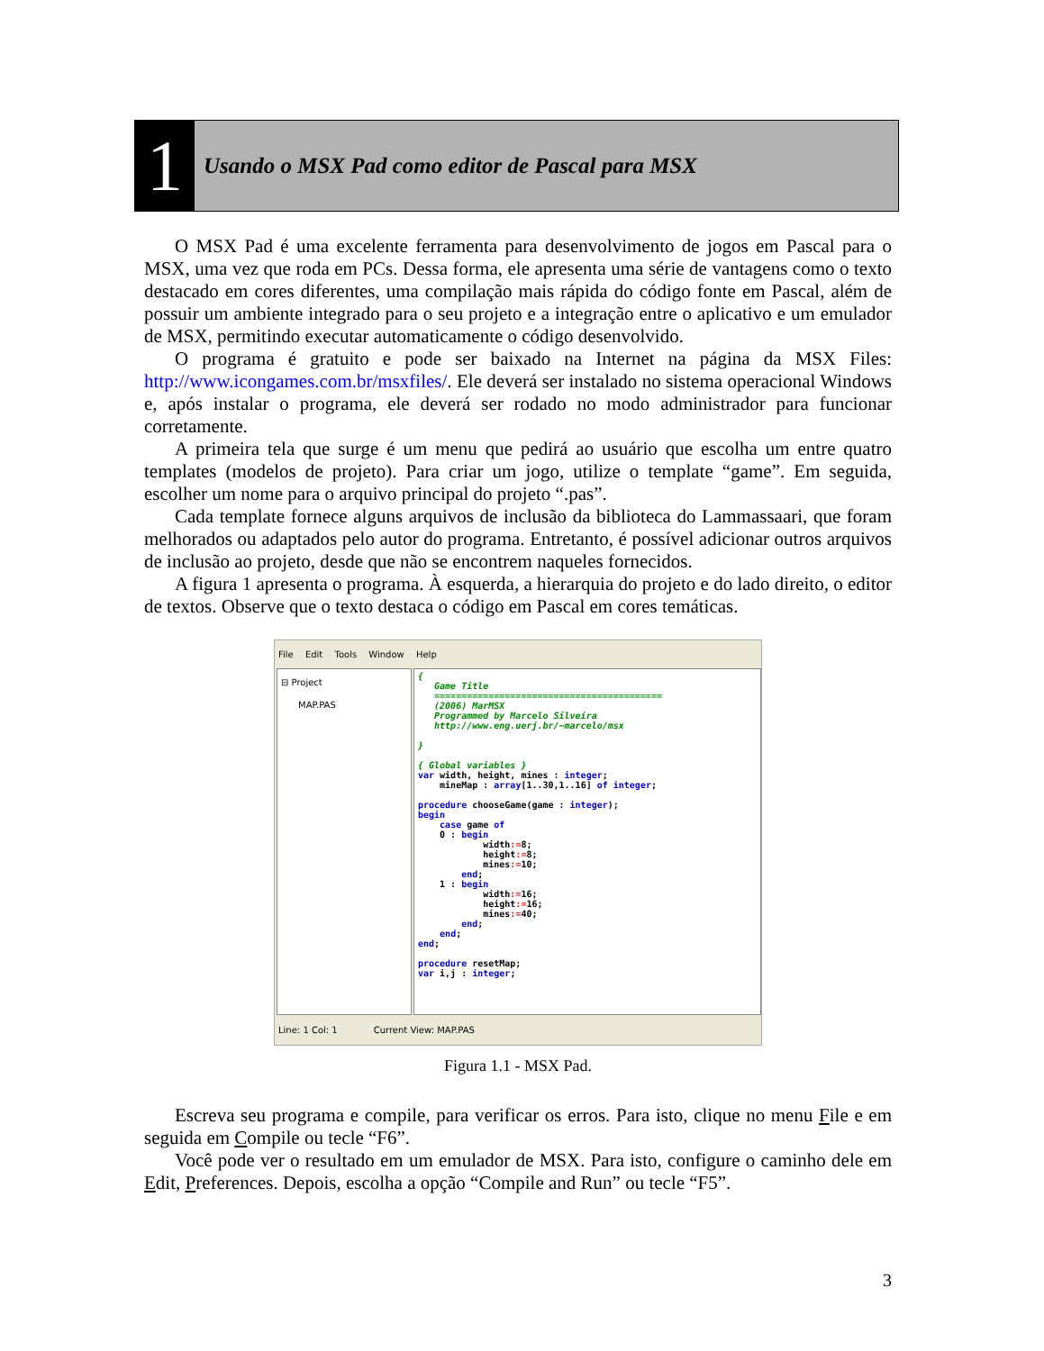1
Usando o MSX Pad como editor de Pascal para MSX
O MSX Pad é uma excelente ferramenta para desenvolvimento de jogos em Pascal para o MSX, uma vez que roda em PCs. Dessa forma, ele apresenta uma série de vantagens como o texto destacado em cores diferentes, uma compilação mais rápida do código fonte em Pascal, além de possuir um ambiente integrado para o seu projeto e a integração entre o aplicativo e um emulador de MSX, permitindo executar automaticamente o código desenvolvido.
O programa é gratuito e pode ser baixado na Internet na página da MSX Files: http://www.icongames.com.br/msxfiles/. Ele deverá ser instalado no sistema operacional Windows e, após instalar o programa, ele deverá ser rodado no modo administrador para funcionar corretamente.
A primeira tela que surge é um menu que pedirá ao usuário que escolha um entre quatro templates (modelos de projeto). Para criar um jogo, utilize o template “game”. Em seguida, escolher um nome para o arquivo principal do projeto “.pas”.
Cada template fornece alguns arquivos de inclusão da biblioteca do Lammassaari, que foram melhorados ou adaptados pelo autor do programa. Entretanto, é possível adicionar outros arquivos de inclusão ao projeto, desde que não se encontrem naqueles fornecidos.
A figura 1 apresenta o programa. À esquerda, a hierarquia do projeto e do lado direito, o editor de textos. Observe que o texto destaca o código em Pascal em cores temáticas.
File Edit Tools Window Help
⊟ Project
MAP.PAS
{ Game Title ========================================== (2006) MarMSX Programmed by Marcelo Silveira http://www.eng.uerj.br/~marcelo/msx } { Global variables } var width, height, mines : integer; mineMap : array[1..30,1..16] of integer; procedure chooseGame(game : integer); begin case game of 0 : begin width:=8; height:=8; mines:=10; end; 1 : begin width:=16; height:=16; mines:=40; end; end; end; procedure resetMap; var i,j : integer;
Line: 1 Col: 1 Current View: MAP.PAS
Figura 1.1 - MSX Pad.
Escreva seu programa e compile, para verificar os erros. Para isto, clique no menu File e em seguida em Compile ou tecle “F6”.
Você pode ver o resultado em um emulador de MSX. Para isto, configure o caminho dele em Edit, Preferences. Depois, escolha a opção “Compile and Run” ou tecle “F5”.
3